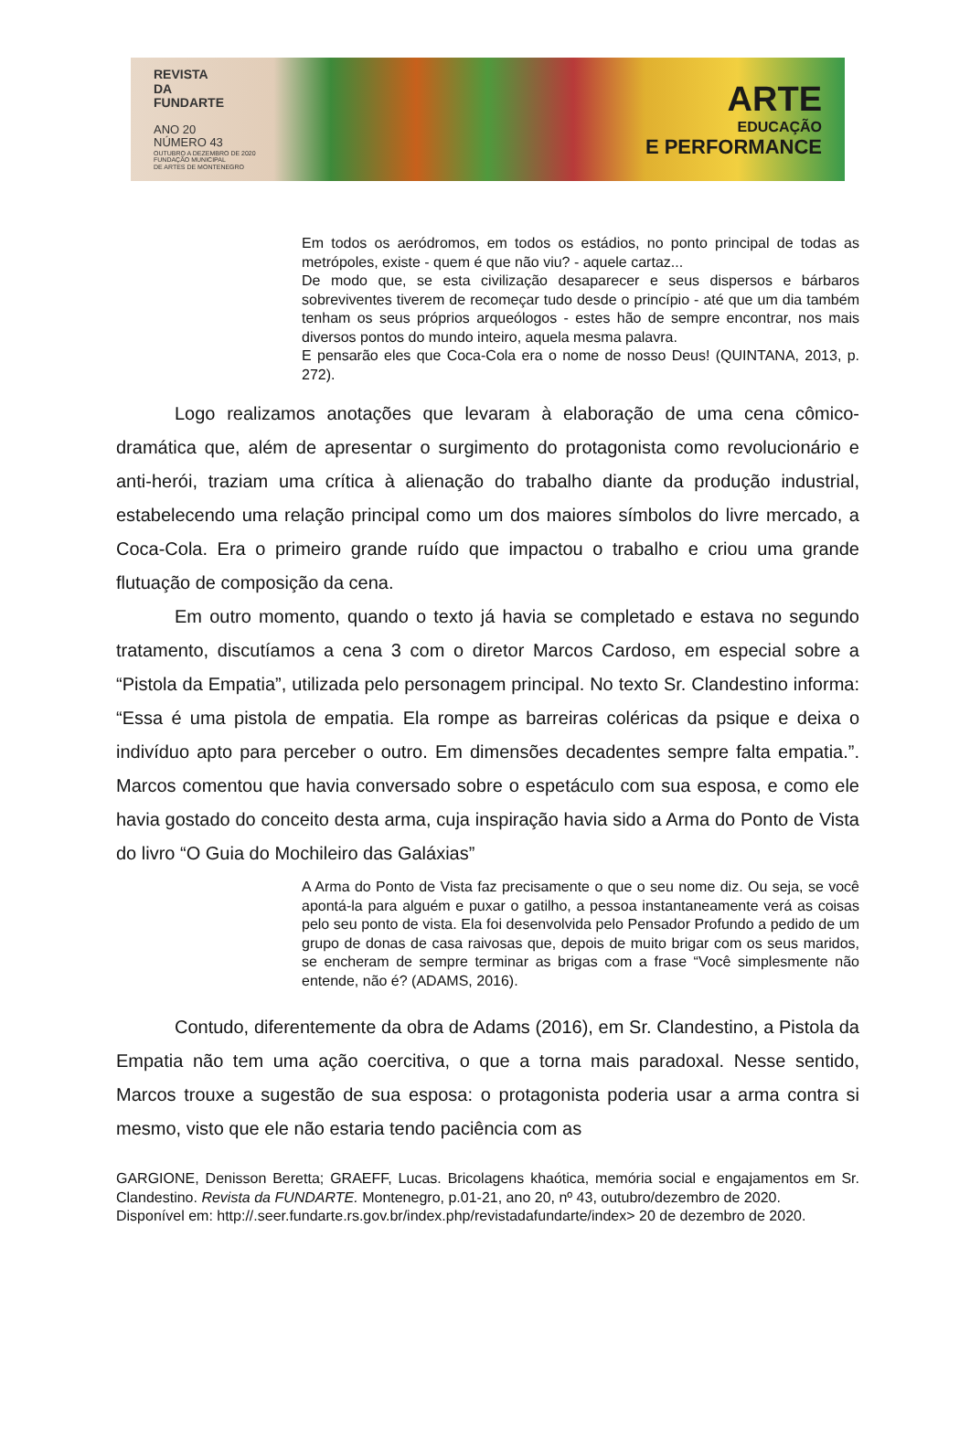REVISTA
DA
FUNDARTE
ANO 20
NÚMERO 43
OUTUBRO A DEZEMBRO DE 2020
FUNDAÇÃO MUNICIPAL
DE ARTES DE MONTENEGRO
ARTE
EDUCAÇÃO
E PERFORMANCE
Em todos os aeródromos, em todos os estádios, no ponto principal de todas as metrópoles, existe - quem é que não viu? - aquele cartaz...
De modo que, se esta civilização desaparecer e seus dispersos e bárbaros sobreviventes tiverem de recomeçar tudo desde o princípio - até que um dia também tenham os seus próprios arqueólogos - estes hão de sempre encontrar, nos mais diversos pontos do mundo inteiro, aquela mesma palavra.
E pensarão eles que Coca-Cola era o nome de nosso Deus! (QUINTANA, 2013, p. 272).
Logo realizamos anotações que levaram à elaboração de uma cena cômico-dramática que, além de apresentar o surgimento do protagonista como revolucionário e anti-herói, traziam uma crítica à alienação do trabalho diante da produção industrial, estabelecendo uma relação principal como um dos maiores símbolos do livre mercado, a Coca-Cola. Era o primeiro grande ruído que impactou o trabalho e criou uma grande flutuação de composição da cena.
Em outro momento, quando o texto já havia se completado e estava no segundo tratamento, discutíamos a cena 3 com o diretor Marcos Cardoso, em especial sobre a “Pistola da Empatia”, utilizada pelo personagem principal. No texto Sr. Clandestino informa: “Essa é uma pistola de empatia. Ela rompe as barreiras coléricas da psique e deixa o indivíduo apto para perceber o outro. Em dimensões decadentes sempre falta empatia.”. Marcos comentou que havia conversado sobre o espetáculo com sua esposa, e como ele havia gostado do conceito desta arma, cuja inspiração havia sido a Arma do Ponto de Vista do livro “O Guia do Mochileiro das Galáxias”
A Arma do Ponto de Vista faz precisamente o que o seu nome diz. Ou seja, se você apontá-la para alguém e puxar o gatilho, a pessoa instantaneamente verá as coisas pelo seu ponto de vista. Ela foi desenvolvida pelo Pensador Profundo a pedido de um grupo de donas de casa raivosas que, depois de muito brigar com os seus maridos, se encheram de sempre terminar as brigas com a frase “Você simplesmente não entende, não é? (ADAMS, 2016).
Contudo, diferentemente da obra de Adams (2016), em Sr. Clandestino, a Pistola da Empatia não tem uma ação coercitiva, o que a torna mais paradoxal. Nesse sentido, Marcos trouxe a sugestão de sua esposa: o protagonista poderia usar a arma contra si mesmo, visto que ele não estaria tendo paciência com as
GARGIONE, Denisson Beretta; GRAEFF, Lucas. Bricolagens khaótica, memória social e engajamentos em Sr. Clandestino. Revista da FUNDARTE. Montenegro, p.01-21, ano 20, nº 43, outubro/dezembro de 2020.
Disponível em: http://.seer.fundarte.rs.gov.br/index.php/revistadafundarte/index> 20 de dezembro de 2020.